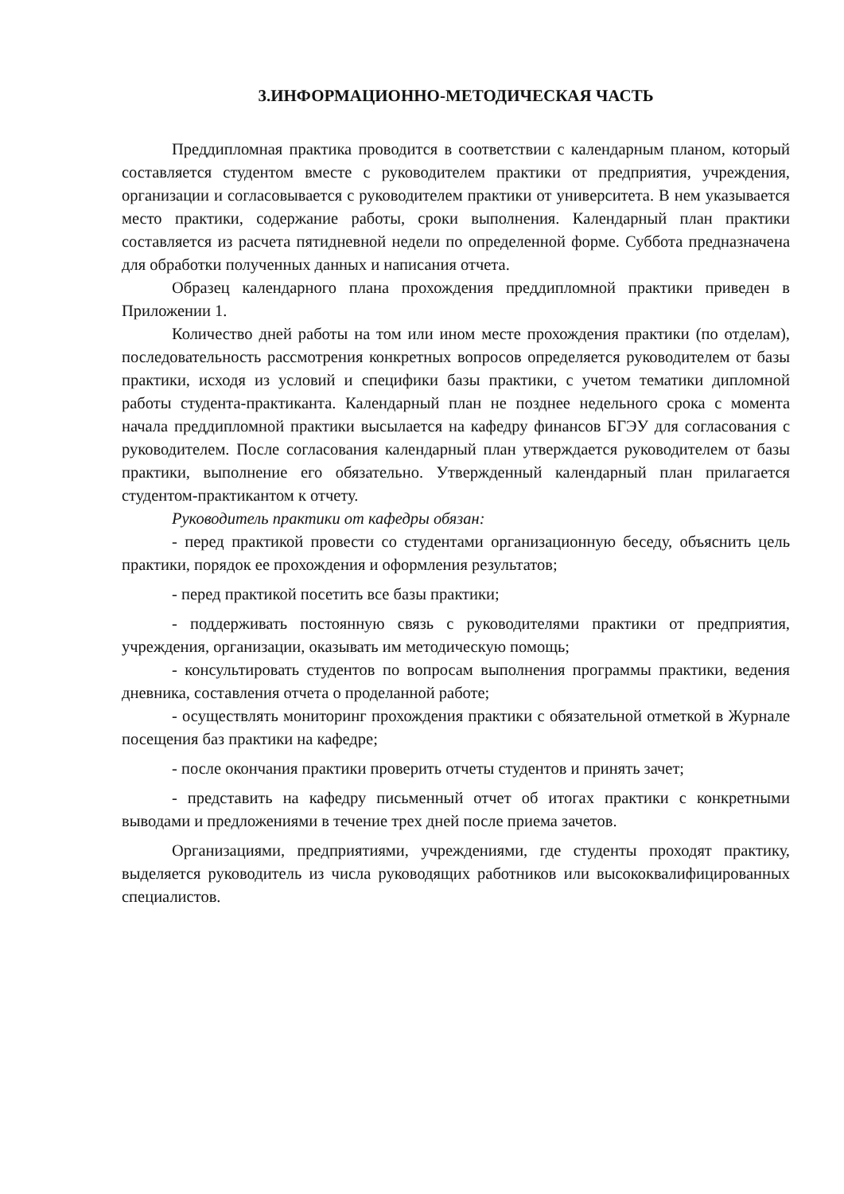3.ИНФОРМАЦИОННО-МЕТОДИЧЕСКАЯ ЧАСТЬ
Преддипломная практика проводится в соответствии с календарным планом, который составляется студентом вместе с руководителем практики от предприятия, учреждения, организации и согласовывается с руководителем практики от университета. В нем указывается место практики, содержание работы, сроки выполнения. Календарный план практики составляется из расчета пятидневной недели по определенной форме. Суббота предназначена для обработки полученных данных и написания отчета.
Образец календарного плана прохождения преддипломной практики приведен в Приложении 1.
Количество дней работы на том или ином месте прохождения практики (по отделам), последовательность рассмотрения конкретных вопросов определяется руководителем от базы практики, исходя из условий и специфики базы практики, с учетом тематики дипломной работы студента-практиканта. Календарный план не позднее недельного срока с момента начала преддипломной практики высылается на кафедру финансов БГЭУ для согласования с руководителем. После согласования календарный план утверждается руководителем от базы практики, выполнение его обязательно. Утвержденный календарный план прилагается студентом-практикантом к отчету.
Руководитель практики от кафедры обязан:
- перед практикой провести со студентами организационную беседу, объяснить цель практики, порядок ее прохождения и оформления результатов;
- перед практикой посетить все базы практики;
- поддерживать постоянную связь с руководителями практики от предприятия, учреждения, организации, оказывать им методическую помощь;
- консультировать студентов по вопросам выполнения программы практики, ведения дневника, составления отчета о проделанной работе;
- осуществлять мониторинг прохождения практики с обязательной отметкой в Журнале посещения баз практики на кафедре;
- после окончания практики проверить отчеты студентов и принять зачет;
- представить на кафедру письменный отчет об итогах практики с конкретными выводами и предложениями в течение трех дней после приема зачетов.
Организациями, предприятиями, учреждениями, где студенты проходят практику, выделяется руководитель из числа руководящих работников или высококвалифицированных специалистов.